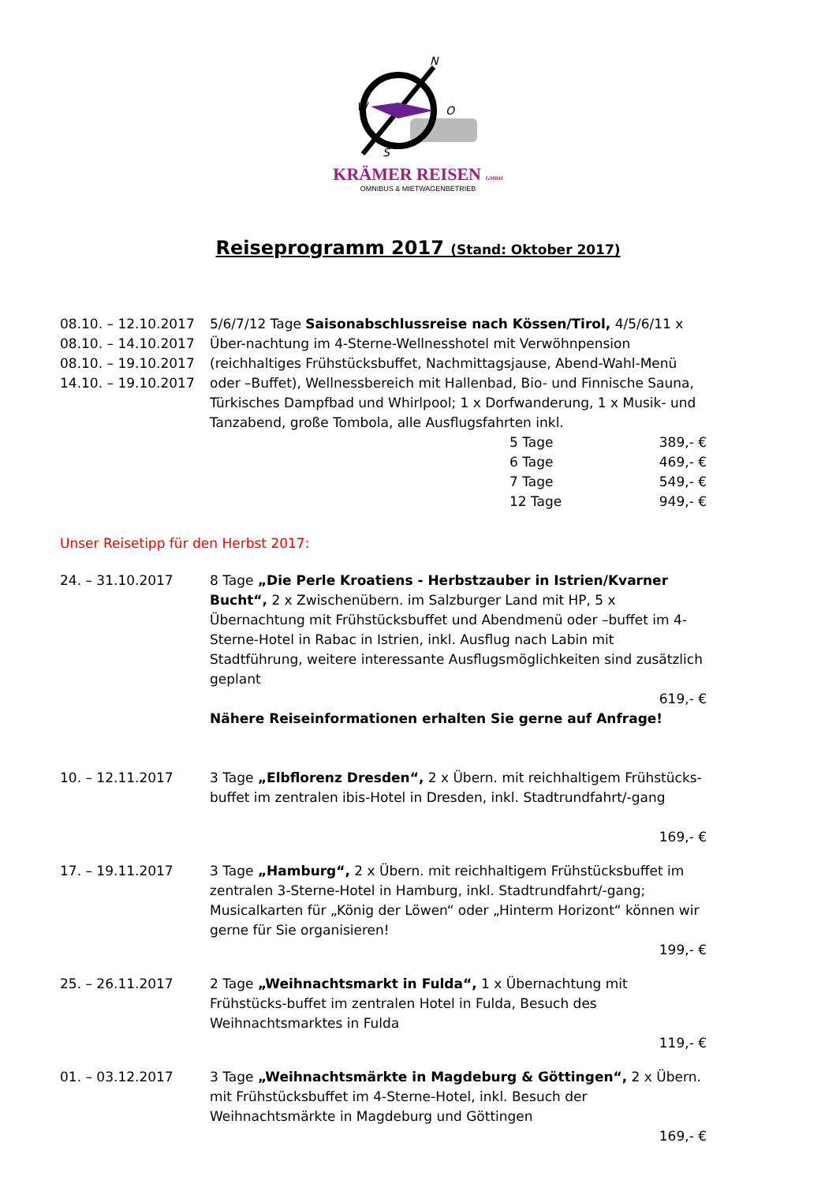N
W
O
S
KRÄMER REISEN GMBH
OMNIBUS & MIETWAGENBETRIEB
Reiseprogramm 2017 (Stand: Oktober 2017)
08.10. – 12.10.2017
08.10. – 14.10.2017
08.10. – 19.10.2017
14.10. – 19.10.2017
5/6/7/12 Tage Saisonabschlussreise nach Kössen/Tirol, 4/5/6/11 x Über-nachtung im 4-Sterne-Wellnesshotel mit Verwöhnpension (reichhaltiges Frühstücksbuffet, Nachmittagsjause, Abend-Wahl-Menü oder –Buffet), Wellnessbereich mit Hallenbad, Bio- und Finnische Sauna, Türkisches Dampfbad und Whirlpool; 1 x Dorfwanderung, 1 x Musik- und Tanzabend, große Tombola, alle Ausflugsfahrten inkl.
5 Tage 389,- €
6 Tage 469,- €
7 Tage 549,- €
12 Tage 949,- €
Unser Reisetipp für den Herbst 2017:
24. – 31.10.2017 8 Tage „Die Perle Kroatiens - Herbstzauber in Istrien/Kvarner Bucht“, 2 x Zwischenübern. im Salzburger Land mit HP, 5 x Übernachtung mit Frühstücksbuffet und Abendmenü oder –buffet im 4-Sterne-Hotel in Rabac in Istrien, inkl. Ausflug nach Labin mit Stadtführung, weitere interessante Ausflugsmöglichkeiten sind zusätzlich geplant
619,- €
Nähere Reiseinformationen erhalten Sie gerne auf Anfrage!
10. – 12.11.2017 3 Tage „Elbflorenz Dresden“, 2 x Übern. mit reichhaltigem Frühstücks-buffet im zentralen ibis-Hotel in Dresden, inkl. Stadtrundfahrt/-gang
169,- €
17. – 19.11.2017 3 Tage „Hamburg“, 2 x Übern. mit reichhaltigem Frühstücksbuffet im zentralen 3-Sterne-Hotel in Hamburg, inkl. Stadtrundfahrt/-gang; Musicalkarten für „König der Löwen“ oder „Hinterm Horizont“ können wir gerne für Sie organisieren!
199,- €
25. – 26.11.2017 2 Tage „Weihnachtsmarkt in Fulda“, 1 x Übernachtung mit Frühstücks-buffet im zentralen Hotel in Fulda, Besuch des Weihnachtsmarktes in Fulda
119,- €
01. – 03.12.2017 3 Tage „Weihnachtsmärkte in Magdeburg & Göttingen“, 2 x Übern. mit Frühstücksbuffet im 4-Sterne-Hotel, inkl. Besuch der Weihnachtsmärkte in Magdeburg und Göttingen
169,- €